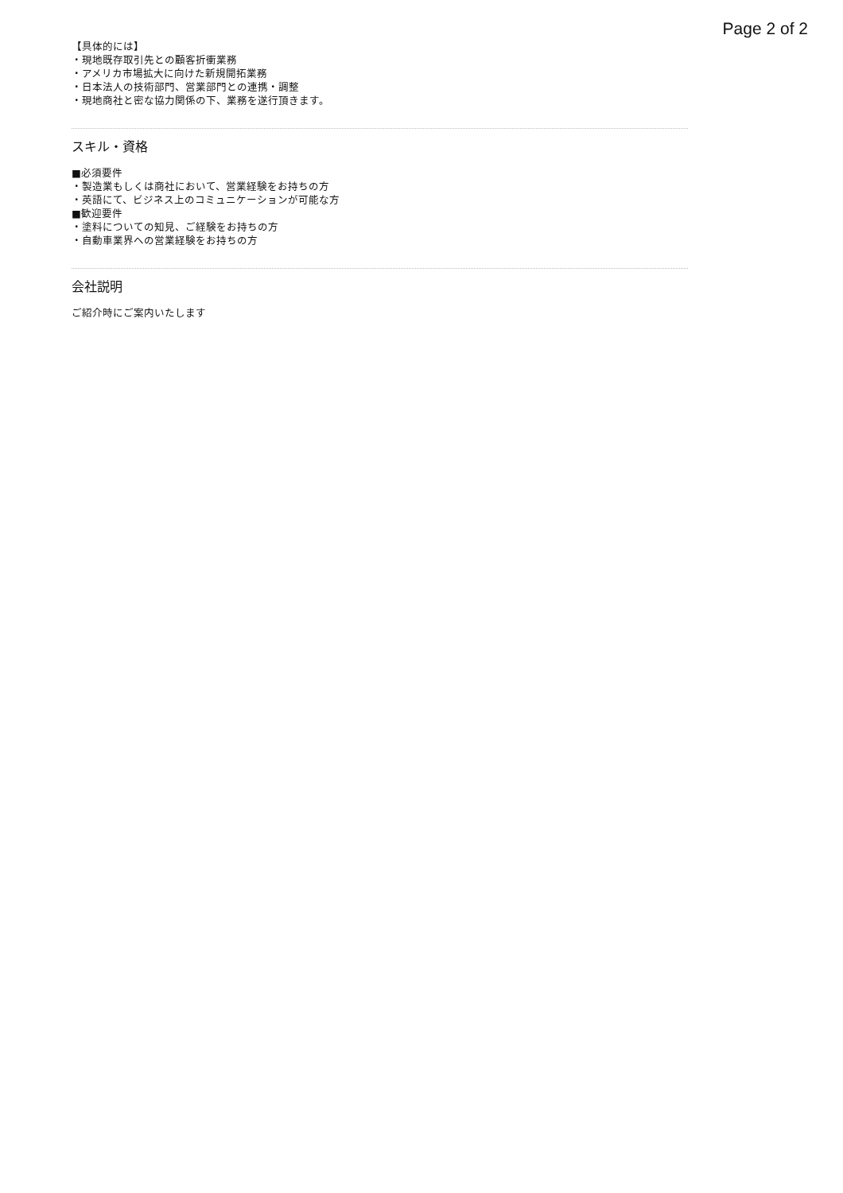Page 2 of 2
【具体的には】
・現地既存取引先との顧客折衝業務
・アメリカ市場拡大に向けた新規開拓業務
・日本法人の技術部門、営業部門との連携・調整
・現地商社と密な協力関係の下、業務を遂行頂きます。
スキル・資格
■必須要件
・製造業もしくは商社において、営業経験をお持ちの方
・英語にて、ビジネス上のコミュニケーションが可能な方
■歓迎要件
・塗料についての知見、ご経験をお持ちの方
・自動車業界への営業経験をお持ちの方
会社説明
ご紹介時にご案内いたします